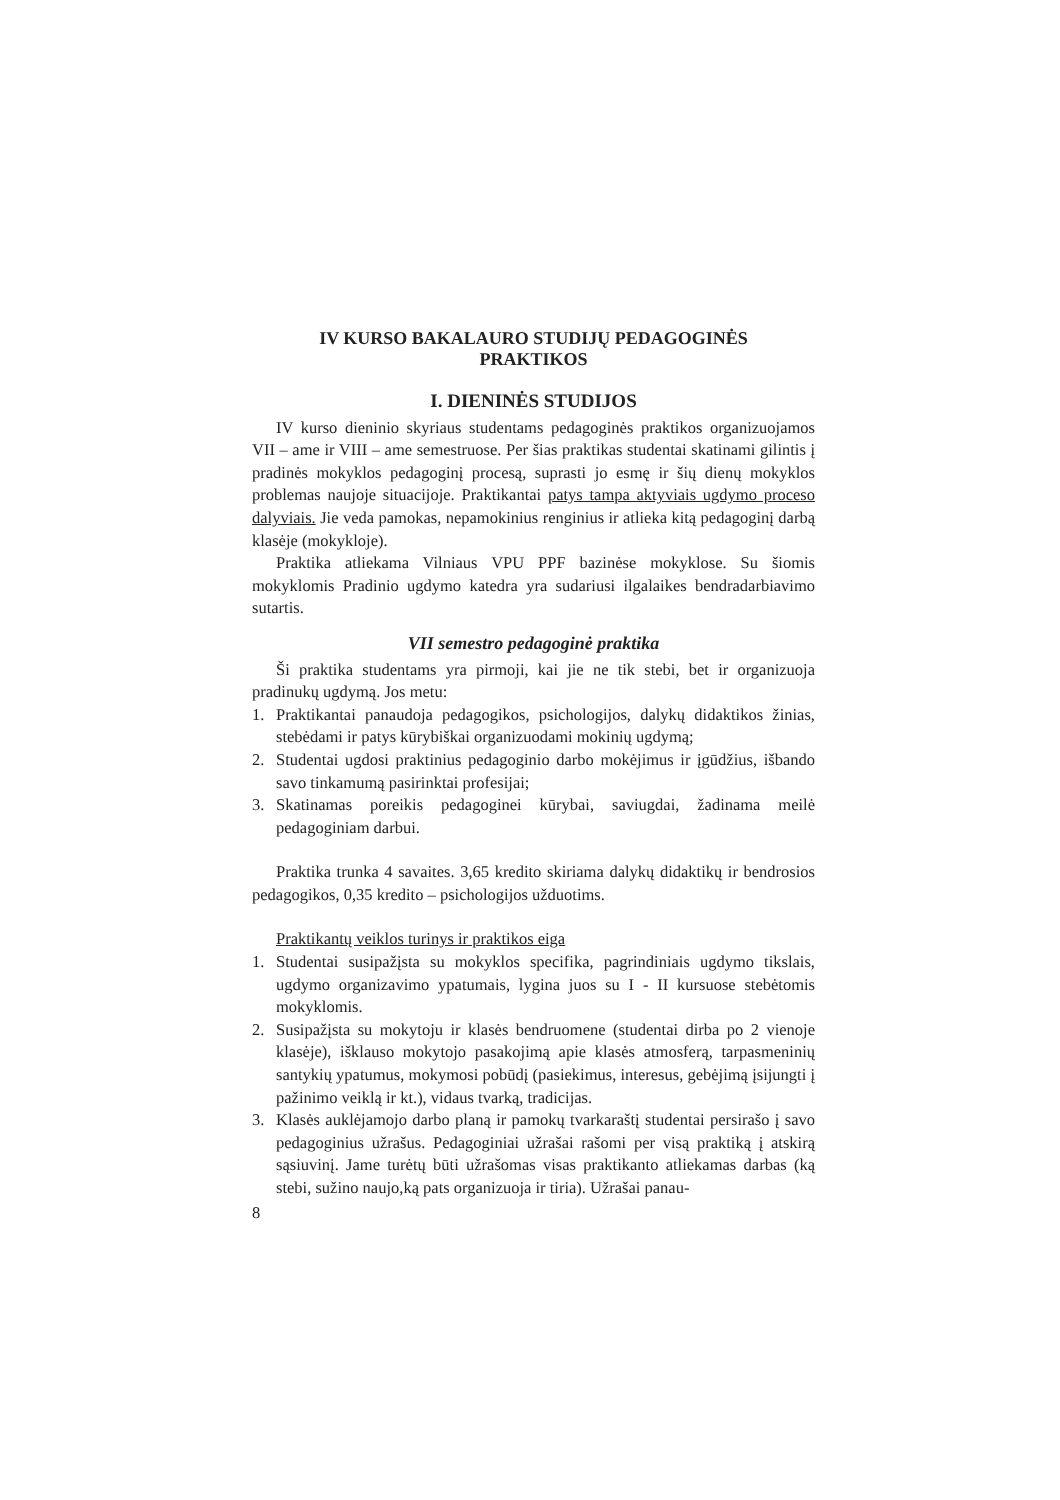IV KURSO BAKALAURO STUDIJŲ PEDAGOGINĖS
PRAKTIKOS
I. DIENINĖS STUDIJOS
IV kurso dieninio skyriaus studentams pedagoginės praktikos organizuojamos VII – ame ir VIII – ame semestruose. Per šias praktikas studentai skatinami gilintis į pradinės mokyklos pedagoginį procesą, suprasti jo esmę ir šių dienų mokyklos problemas naujoje situacijoje. Praktikantai patys tampa aktyviais ugdymo proceso dalyviais. Jie veda pamokas, nepamokinius renginius ir atlieka kitą pedagoginį darbą klasėje (mokykloje).
Praktika atliekama Vilniaus VPU PPF bazinėse mokyklose. Su šiomis mokyklomis Pradinio ugdymo katedra yra sudariusi ilgalaikes bendradarbiavimo sutartis.
VII semestro pedagoginė praktika
Ši praktika studentams yra pirmoji, kai jie ne tik stebi, bet ir organizuoja pradinukų ugdymą. Jos metu:
1. Praktikantai panaudoja pedagogikos, psichologijos, dalykų didaktikos žinias, stebėdami ir patys kūrybiškai organizuodami mokinių ugdymą;
2. Studentai ugdosi praktinius pedagoginio darbo mokėjimus ir įgūdžius, išbando savo tinkamumą pasirinktai profesijai;
3. Skatinamas poreikis pedagoginei kūrybai, saviugdai, žadinama meilė pedagoginiam darbui.
Praktika trunka 4 savaites. 3,65 kredito skiriama dalykų didaktikų ir bendrosios pedagogikos, 0,35 kredito – psichologijos užduotims.
Praktikantų veiklos turinys ir praktikos eiga
1. Studentai susipažįsta su mokyklos specifika, pagrindiniais ugdymo tikslais, ugdymo organizavimo ypatumais, lygina juos su I - II kursuose stebėtomis mokyklomis.
2. Susipažįsta su mokytoju ir klasės bendruomene (studentai dirba po 2 vienoje klasėje), išklauso mokytojo pasakojimą apie klasės atmosferą, tarpasmeninių santykių ypatumus, mokymosi pobūdį (pasiekimus, interesus, gebėjimą įsijungti į pažinimo veiklą ir kt.), vidaus tvarką, tradicijas.
3. Klasės auklėjamojo darbo planą ir pamokų tvarkaraštį studentai persirašo į savo pedagoginius užrašus. Pedagoginiai užrašai rašomi per visą praktiką į atskirą sąsiuvinį. Jame turėtų būti užrašomas visas praktikanto atliekamas darbas (ką stebi, sužino naujo,ką pats organizuoja ir tiria). Užrašai panau-
8